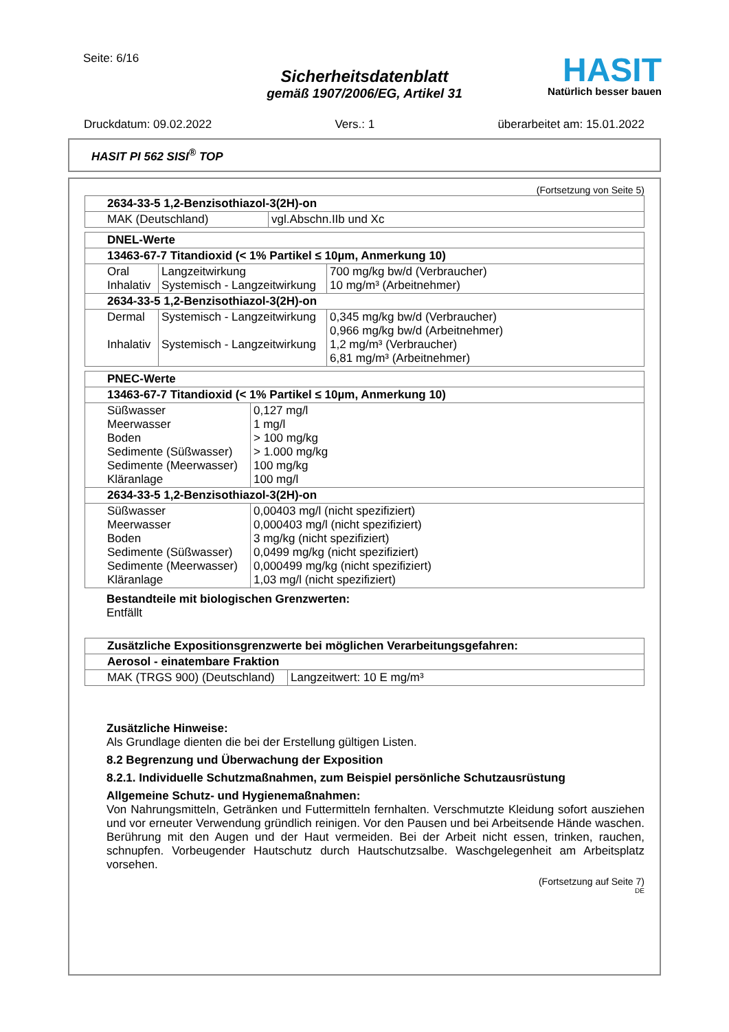Seite: 6/16
Sicherheitsdatenblatt
gemäß 1907/2006/EG, Artikel 31
HASIT
Natürlich besser bauen
Druckdatum: 09.02.2022 Vers.: 1 überarbeitet am: 15.01.2022
HASIT PI 562 SISI<sup>®</sup> TOP
(Fortsetzung von Seite 5)
| 2634-33-5 1,2-Benzisothiazol-3(2H)-on | |
| --- | --- |
| MAK (Deutschland) | vgl.Abschn.IIb und Xc |
| DNEL-Werte | | |
| --- | --- | --- |
| 13463-67-7 Titandioxid (< 1% Partikel ≤ 10µm, Anmerkung 10) | | |
| Oral Inhalativ | Langzeitwirkung Systemisch - Langzeitwirkung | 700 mg/kg bw/d (Verbraucher) 10 mg/m³ (Arbeitnehmer) |
| 2634-33-5 1,2-Benzisothiazol-3(2H)-on | | |
| Dermal Inhalativ | Systemisch - Langzeitwirkung Systemisch - Langzeitwirkung | 0,345 mg/kg bw/d (Verbraucher) 0,966 mg/kg bw/d (Arbeitnehmer) 1,2 mg/m³ (Verbraucher) 6,81 mg/m³ (Arbeitnehmer) |
| PNEC-Werte | |
| --- | --- |
| 13463-67-7 Titandioxid (< 1% Partikel ≤ 10µm, Anmerkung 10) | |
| Süßwasser Meerwasser Boden Sedimente (Süßwasser) Sedimente (Meerwasser) Kläranlage | 0,127 mg/l 1 mg/l > 100 mg/kg > 1.000 mg/kg 100 mg/kg 100 mg/l |
| 2634-33-5 1,2-Benzisothiazol-3(2H)-on | |
| Süßwasser Meerwasser Boden Sedimente (Süßwasser) Sedimente (Meerwasser) Kläranlage | 0,00403 mg/l (nicht spezifiziert) 0,000403 mg/l (nicht spezifiziert) 3 mg/kg (nicht spezifiziert) 0,0499 mg/kg (nicht spezifiziert) 0,000499 mg/kg (nicht spezifiziert) 1,03 mg/l (nicht spezifiziert) |
Bestandteile mit biologischen Grenzwerten:
Entfällt
| Zusätzliche Expositionsgrenzwerte bei möglichen Verarbeitungsgefahren: | |
| --- | --- |
| Aerosol - einatembare Fraktion | |
| MAK (TRGS 900) (Deutschland) | Langzeitwert: 10 E mg/m³ |
Zusätzliche Hinweise:
Als Grundlage dienten die bei der Erstellung gültigen Listen.
8.2 Begrenzung und Überwachung der Exposition
8.2.1. Individuelle Schutzmaßnahmen, zum Beispiel persönliche Schutzausrüstung
Allgemeine Schutz- und Hygienemaßnahmen:
Von Nahrungsmitteln, Getränken und Futtermitteln fernhalten. Verschmutzte Kleidung sofort ausziehen und vor erneuter Verwendung gründlich reinigen. Vor den Pausen und bei Arbeitsende Hände waschen. Berührung mit den Augen und der Haut vermeiden. Bei der Arbeit nicht essen, trinken, rauchen, schnupfen. Vorbeugender Hautschutz durch Hautschutzsalbe. Waschgelegenheit am Arbeitsplatz vorsehen.
(Fortsetzung auf Seite 7)
DE